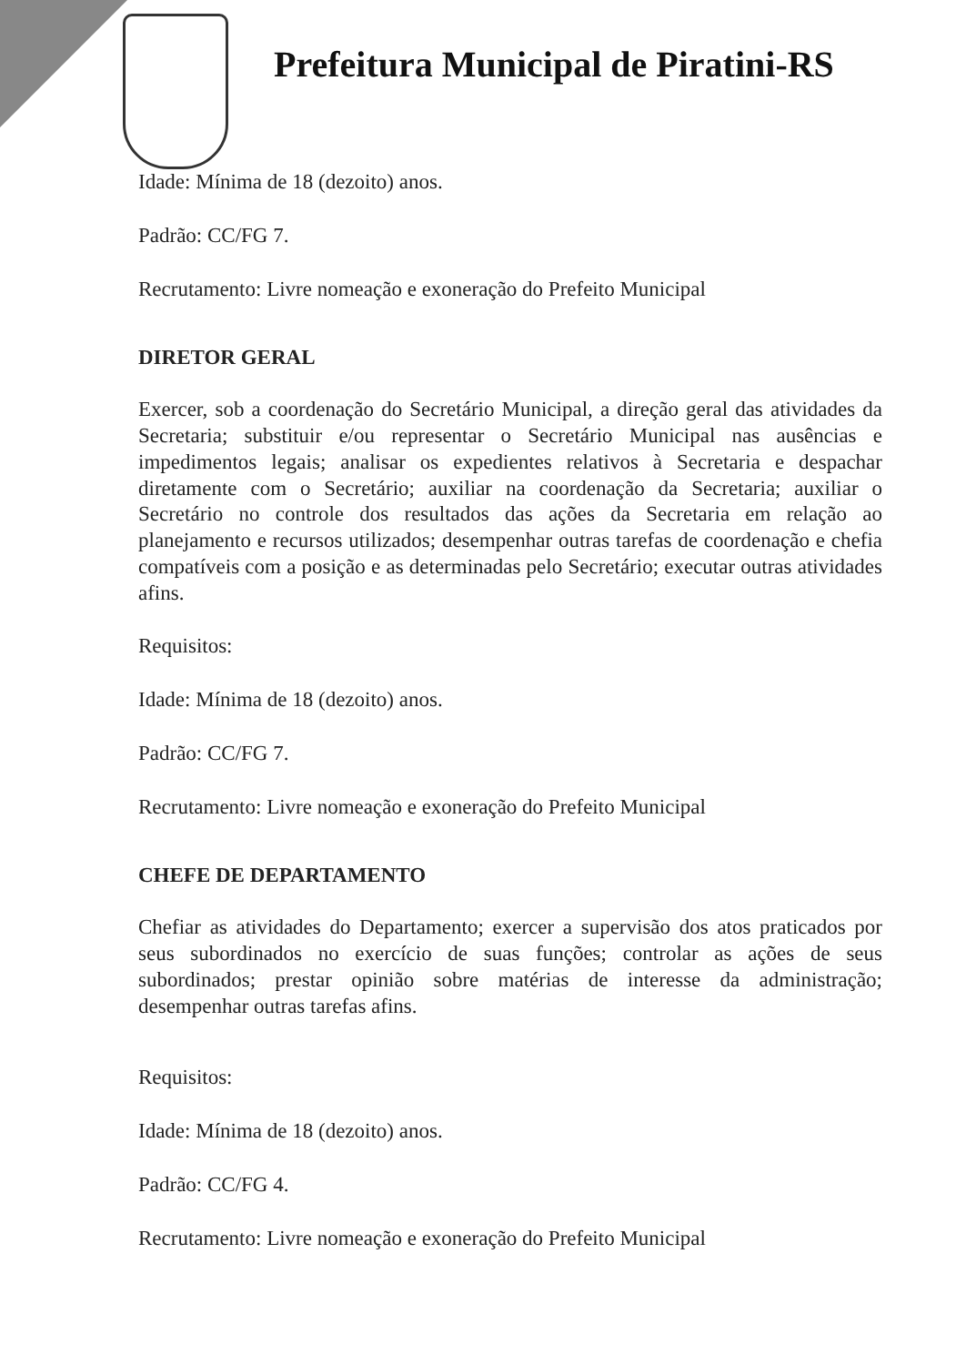Prefeitura Municipal de Piratini-RS
Idade: Mínima de 18 (dezoito) anos.
Padrão: CC/FG 7.
Recrutamento: Livre nomeação e exoneração do Prefeito Municipal
DIRETOR GERAL
Exercer, sob a coordenação do Secretário Municipal, a direção geral das atividades da Secretaria; substituir e/ou representar o Secretário Municipal nas ausências e impedimentos legais; analisar os expedientes relativos à Secretaria e despachar diretamente com o Secretário; auxiliar na coordenação da Secretaria; auxiliar o Secretário no controle dos resultados das ações da Secretaria em relação ao planejamento e recursos utilizados; desempenhar outras tarefas de coordenação e chefia compatíveis com a posição e as determinadas pelo Secretário; executar outras atividades afins.
Requisitos:
Idade: Mínima de 18 (dezoito) anos.
Padrão: CC/FG 7.
Recrutamento: Livre nomeação e exoneração do Prefeito Municipal
CHEFE DE DEPARTAMENTO
Chefiar as atividades do Departamento; exercer a supervisão dos atos praticados por seus subordinados no exercício de suas funções; controlar as ações de seus subordinados; prestar opinião sobre matérias de interesse da administração; desempenhar outras tarefas afins.
Requisitos:
Idade: Mínima de 18 (dezoito) anos.
Padrão: CC/FG 4.
Recrutamento: Livre nomeação e exoneração do Prefeito Municipal